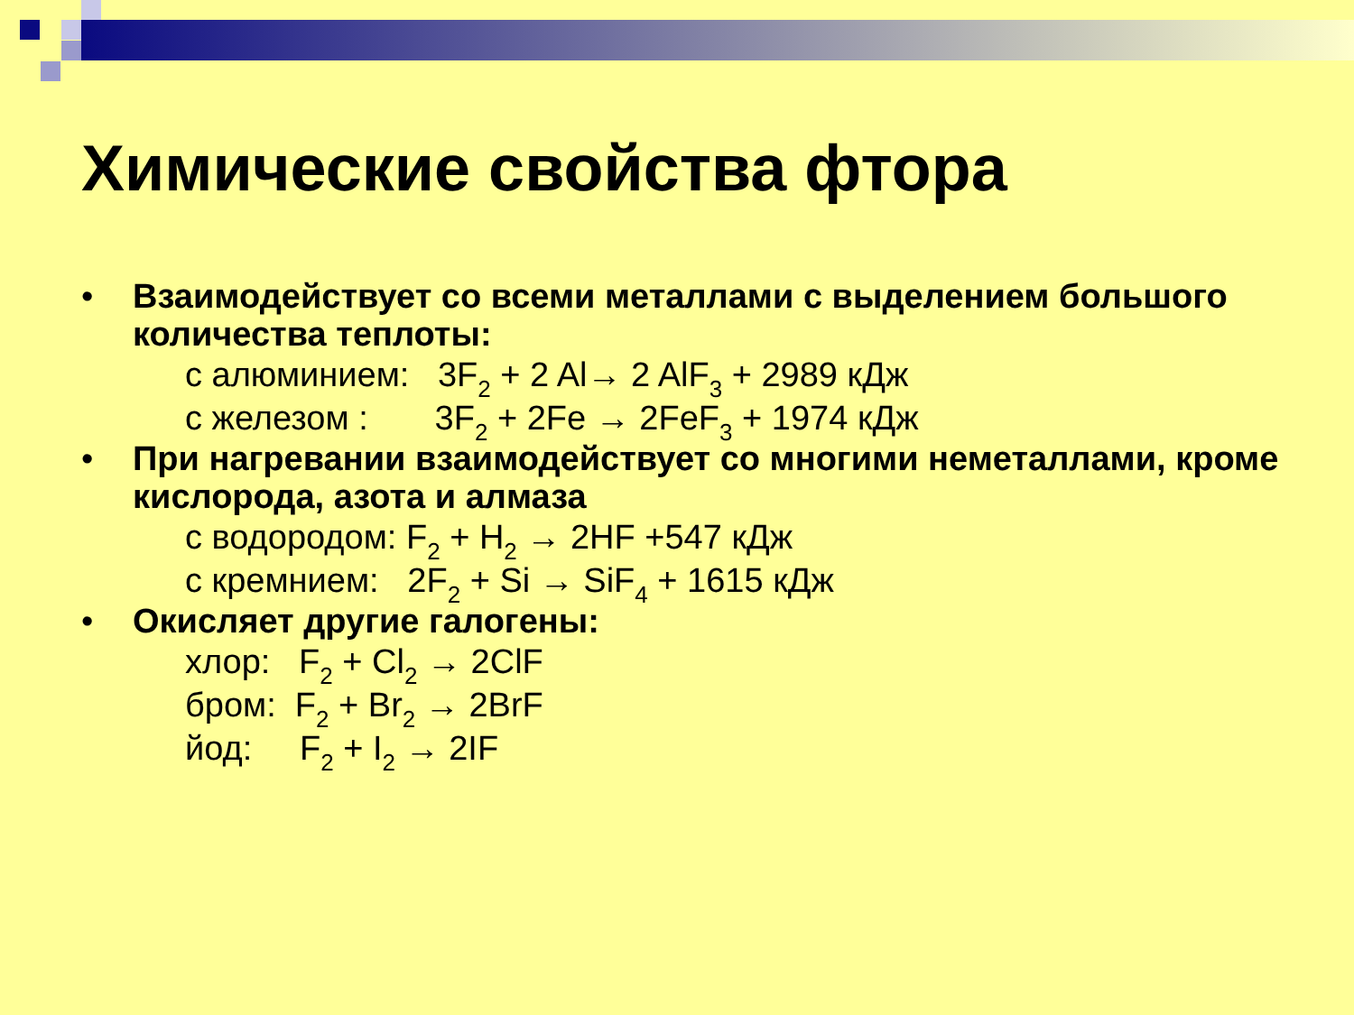Химические свойства фтора
• Взаимодействует со всеми металлами с выделением большого количества теплоты:
с алюминием: 3F<sub>2</sub> + 2 Al→ 2 AlF<sub>3</sub> + 2989 кДж
с железом : 3F<sub>2</sub> + 2Fe → 2FeF<sub>3</sub> + 1974 кДж
• При нагревании взаимодействует со многими неметаллами, кроме кислорода, азота и алмаза
с водородом: F<sub>2</sub> + H<sub>2</sub> → 2HF +547 кДж
с кремнием: 2F<sub>2</sub> + Si → SiF<sub>4</sub> + 1615 кДж
• Окисляет другие галогены:
хлор: F<sub>2</sub> + Cl<sub>2</sub> → 2ClF
бром: F<sub>2</sub> + Br<sub>2</sub> → 2BrF
йод: F<sub>2</sub> + I<sub>2</sub> → 2IF